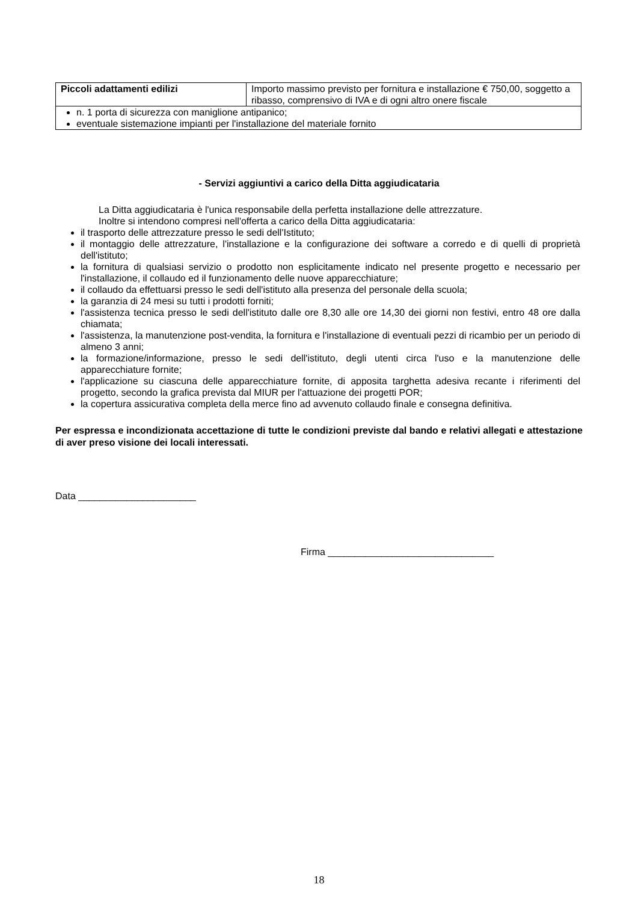| Piccoli adattamenti edilizi | Importo massimo previsto per fornitura e installazione € 750,00, soggetto a ribasso, comprensivo di IVA e di ogni altro onere fiscale |
| n. 1 porta di sicurezza con maniglione antipanico; eventuale sistemazione impianti per l'installazione del materiale fornito | |
- Servizi aggiuntivi a carico della Ditta aggiudicataria
La Ditta aggiudicataria è l'unica responsabile della perfetta installazione delle attrezzature.
Inoltre si intendono compresi nell'offerta a carico della Ditta aggiudicataria:
il trasporto delle attrezzature presso le sedi dell'Istituto;
il montaggio delle attrezzature, l'installazione e la configurazione dei software a corredo e di quelli di proprietà dell'istituto;
la fornitura di qualsiasi servizio o prodotto non esplicitamente indicato nel presente progetto e necessario per l'installazione, il collaudo ed il funzionamento delle nuove apparecchiature;
il collaudo da effettuarsi presso le sedi dell'istituto alla presenza del personale della scuola;
la garanzia di 24 mesi su tutti i prodotti forniti;
l'assistenza tecnica presso le sedi dell'istituto dalle ore 8,30 alle ore 14,30 dei giorni non festivi, entro 48 ore dalla chiamata;
l'assistenza, la manutenzione post-vendita, la fornitura e l'installazione di eventuali pezzi di ricambio per un periodo di almeno 3 anni;
la formazione/informazione, presso le sedi dell'istituto, degli utenti circa l'uso e la manutenzione delle apparecchiature fornite;
l'applicazione su ciascuna delle apparecchiature fornite, di apposita targhetta adesiva recante i riferimenti del progetto, secondo la grafica prevista dal MIUR per l'attuazione dei progetti POR;
la copertura assicurativa completa della merce fino ad avvenuto collaudo finale e consegna definitiva.
Per espressa e incondizionata accettazione di tutte le condizioni previste dal bando e relativi allegati e attestazione di aver preso visione dei locali interessati.
Data ______________________
Firma _______________________________
18